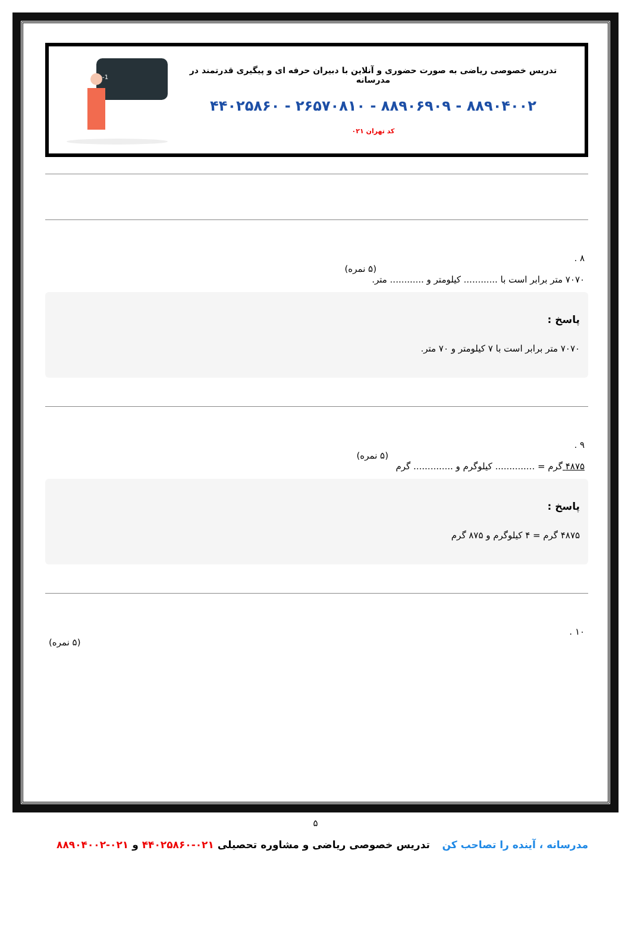تدریس خصوصی ریاضی به صورت حضوری و آنلاین با دبیران حرفه ای و پیگیری قدرتمند در مدرسانه
۸۸۹۰۴۰۰۲ - ۸۸۹۰۶۹۰۹ - ۲۶۵۷۰۸۱۰ - ۴۴۰۲۵۸۶۰
کد تهران ۰۲۱
an=2n+2an-1
۸ .
(۵ نمره)
۷۰۷۰ متر برابر است با ............ کیلومتر و ............ متر.
پاسخ :
۷۰۷۰ متر برابر است با ۷ کیلومتر و ۷۰ متر.
۹ .
(۵ نمره)
۴۸۷۵ گرم = .............. کیلوگرم و .............. گرم
پاسخ :
۴۸۷۵ گرم = ۴ کیلوگرم و ۸۷۵ گرم
۱۰ .
(۵ نمره)
۵
مدرسانه ، آینده را تصاحب کن تدریس خصوصی ریاضی و مشاوره تحصیلی ۰۲۱-۴۴۰۲۵۸۶۰ و ۰۲۱-۸۸۹۰۴۰۰۲